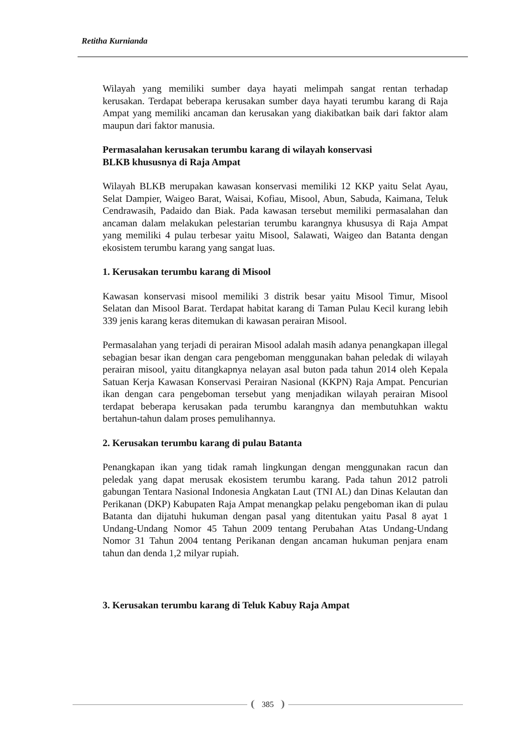Retitha Kurnianda
Wilayah yang memiliki sumber daya hayati melimpah sangat rentan terhadap kerusakan. Terdapat beberapa kerusakan sumber daya hayati terumbu karang di Raja Ampat yang memiliki ancaman dan kerusakan yang diakibatkan baik dari faktor alam maupun dari faktor manusia.
Permasalahan kerusakan terumbu karang di wilayah konservasi
BLKB khususnya di Raja Ampat
Wilayah BLKB merupakan kawasan konservasi memiliki 12 KKP yaitu Selat Ayau, Selat Dampier, Waigeo Barat, Waisai, Kofiau, Misool, Abun, Sabuda, Kaimana, Teluk Cendrawasih, Padaido dan Biak. Pada kawasan tersebut memiliki permasalahan dan ancaman dalam melakukan pelestarian terumbu karangnya khususya di Raja Ampat yang memiliki 4 pulau terbesar yaitu Misool, Salawati, Waigeo dan Batanta dengan ekosistem terumbu karang yang sangat luas.
1. Kerusakan terumbu karang di Misool
Kawasan konservasi misool memiliki 3 distrik besar yaitu Misool Timur, Misool Selatan dan Misool Barat. Terdapat habitat karang di Taman Pulau Kecil kurang lebih 339 jenis karang keras ditemukan di kawasan perairan Misool.
Permasalahan yang terjadi di perairan Misool adalah masih adanya penangkapan illegal sebagian besar ikan dengan cara pengeboman menggunakan bahan peledak di wilayah perairan misool, yaitu ditangkapnya nelayan asal buton pada tahun 2014 oleh Kepala Satuan Kerja Kawasan Konservasi Perairan Nasional (KKPN) Raja Ampat. Pencurian ikan dengan cara pengeboman tersebut yang menjadikan wilayah perairan Misool terdapat beberapa kerusakan pada terumbu karangnya dan membutuhkan waktu bertahun-tahun dalam proses pemulihannya.
2. Kerusakan terumbu karang di pulau Batanta
Penangkapan ikan yang tidak ramah lingkungan dengan menggunakan racun dan peledak yang dapat merusak ekosistem terumbu karang. Pada tahun 2012 patroli gabungan Tentara Nasional Indonesia Angkatan Laut (TNI AL) dan Dinas Kelautan dan Perikanan (DKP) Kabupaten Raja Ampat menangkap pelaku pengeboman ikan di pulau Batanta dan dijatuhi hukuman dengan pasal yang ditentukan yaitu Pasal 8 ayat 1 Undang-Undang Nomor 45 Tahun 2009 tentang Perubahan Atas Undang-Undang Nomor 31 Tahun 2004 tentang Perikanan dengan ancaman hukuman penjara enam tahun dan denda 1,2 milyar rupiah.
3. Kerusakan terumbu karang di Teluk Kabuy Raja Ampat
385